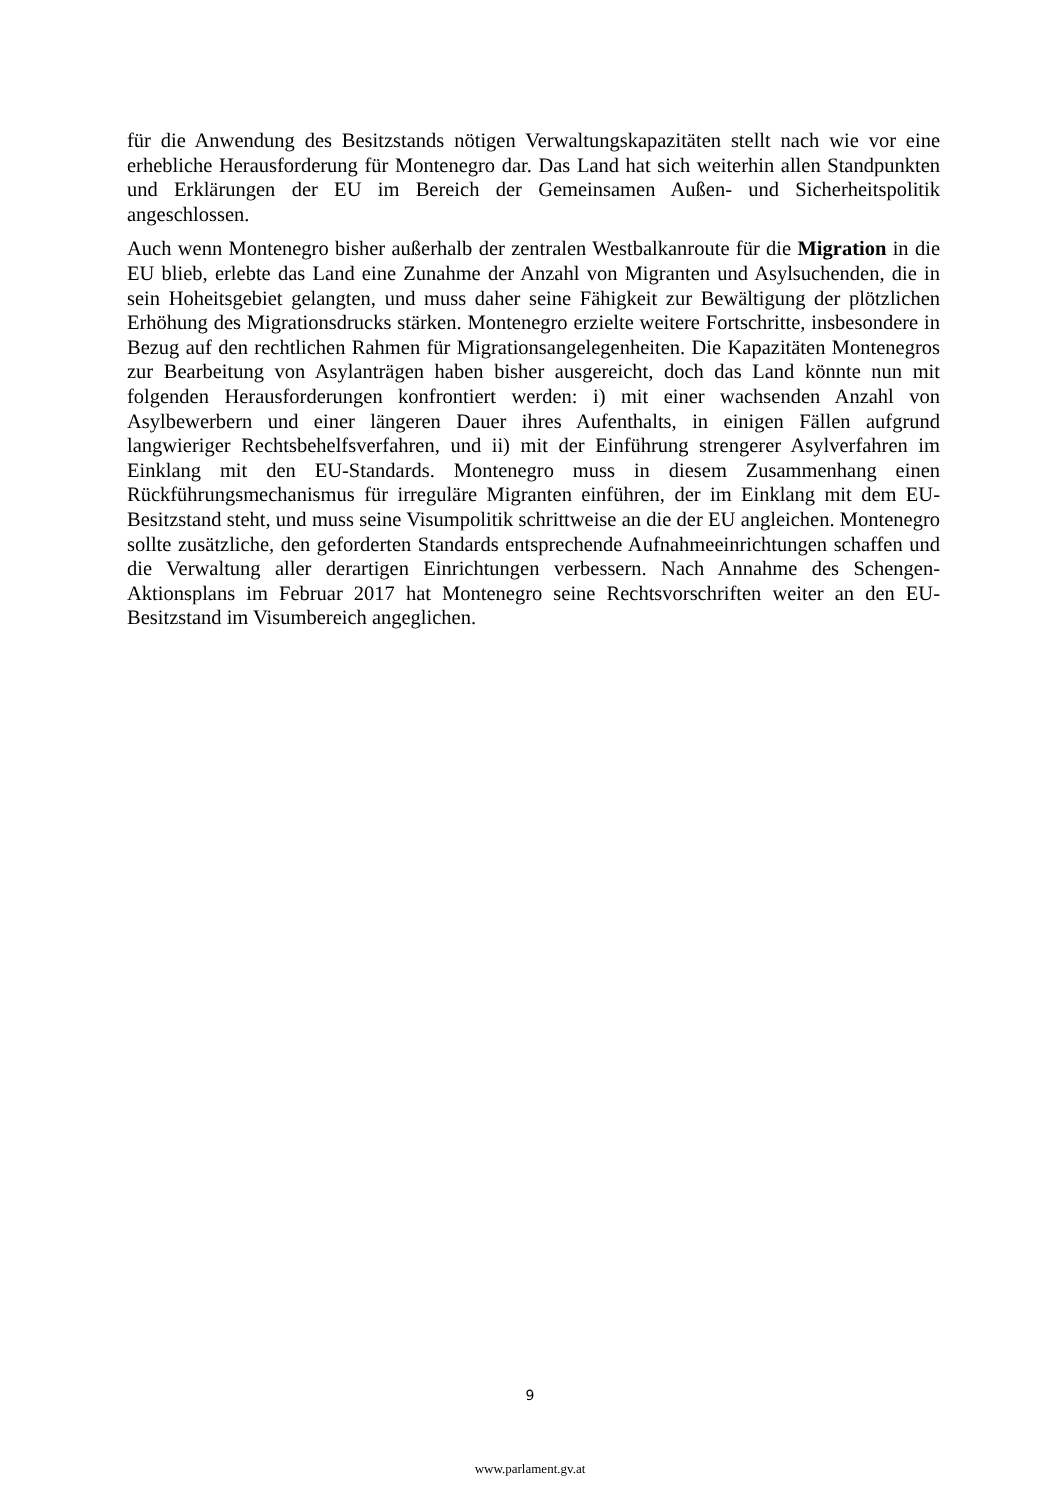für die Anwendung des Besitzstands nötigen Verwaltungskapazitäten stellt nach wie vor eine erhebliche Herausforderung für Montenegro dar. Das Land hat sich weiterhin allen Standpunkten und Erklärungen der EU im Bereich der Gemeinsamen Außen- und Sicherheitspolitik angeschlossen.
Auch wenn Montenegro bisher außerhalb der zentralen Westbalkanroute für die Migration in die EU blieb, erlebte das Land eine Zunahme der Anzahl von Migranten und Asylsuchenden, die in sein Hoheitsgebiet gelangten, und muss daher seine Fähigkeit zur Bewältigung der plötzlichen Erhöhung des Migrationsdrucks stärken. Montenegro erzielte weitere Fortschritte, insbesondere in Bezug auf den rechtlichen Rahmen für Migrationsangelegenheiten. Die Kapazitäten Montenegros zur Bearbeitung von Asylanträgen haben bisher ausgereicht, doch das Land könnte nun mit folgenden Herausforderungen konfrontiert werden: i) mit einer wachsenden Anzahl von Asylbewerbern und einer längeren Dauer ihres Aufenthalts, in einigen Fällen aufgrund langwieriger Rechtsbehelfsverfahren, und ii) mit der Einführung strengerer Asylverfahren im Einklang mit den EU-Standards. Montenegro muss in diesem Zusammenhang einen Rückführungsmechanismus für irreguläre Migranten einführen, der im Einklang mit dem EU-Besitzstand steht, und muss seine Visumpolitik schrittweise an die der EU angleichen. Montenegro sollte zusätzliche, den geforderten Standards entsprechende Aufnahmeeinrichtungen schaffen und die Verwaltung aller derartigen Einrichtungen verbessern. Nach Annahme des Schengen-Aktionsplans im Februar 2017 hat Montenegro seine Rechtsvorschriften weiter an den EU-Besitzstand im Visumbereich angeglichen.
9
www.parlament.gv.at